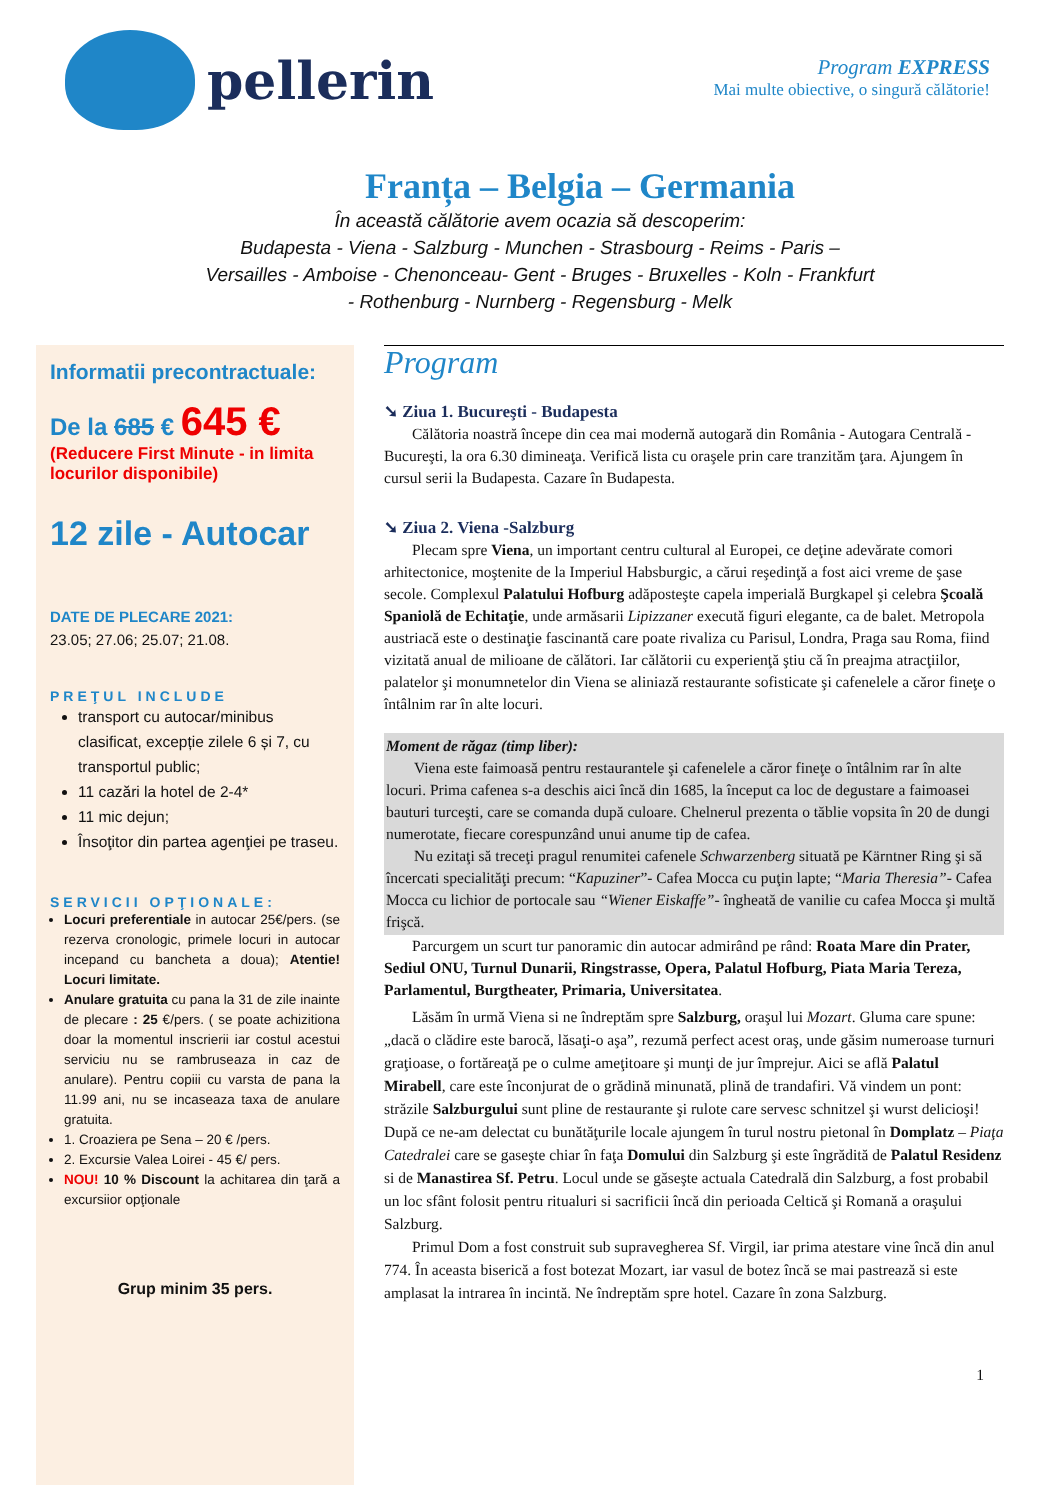pellerin
Program EXPRESS
Mai multe obiective, o singură călătorie!
Franța – Belgia – Germania
În această călătorie avem ocazia să descoperim:
Budapesta - Viena - Salzburg - Munchen - Strasbourg - Reims - Paris – Versailles - Amboise - Chenonceau- Gent - Bruges - Bruxelles - Koln - Frankfurt - Rothenburg - Nurnberg - Regensburg - Melk
Informatii precontractuale:
De la 685 € 645 €
(Reducere First Minute - in limita locurilor disponibile)
12 zile - Autocar
DATE DE PLECARE 2021:
23.05; 27.06; 25.07; 21.08.
PREŢUL INCLUDE
transport cu autocar/minibus clasificat, excepție zilele 6 și 7, cu transportul public;
11 cazări la hotel de 2-4*
11 mic dejun;
Însoţitor din partea agenţiei pe traseu.
SERVICII OPŢIONALE:
Locuri preferentiale in autocar 25€/pers. (se rezerva cronologic, primele locuri in autocar incepand cu bancheta a doua); Atentie! Locuri limitate.
Anulare gratuita cu pana la 31 de zile inainte de plecare : 25 €/pers. ( se poate achizitiona doar la momentul inscrierii iar costul acestui serviciu nu se rambruseaza in caz de anulare). Pentru copiii cu varsta de pana la 11.99 ani, nu se incaseaza taxa de anulare gratuita.
1. Croaziera pe Sena – 20 € /pers.
2. Excursie Valea Loirei - 45 €/ pers.
NOU! 10 % Discount la achitarea din ţară a excursiior opţionale
Grup minim 35 pers.
Program
➘ Ziua 1. Bucureşti - Budapesta
Călătoria noastră începe din cea mai modernă autogară din România - Autogara Centrală - Bucureşti, la ora 6.30 dimineaţa. Verifică lista cu oraşele prin care tranzităm ţara. Ajungem în cursul serii la Budapesta. Cazare în Budapesta.
➘ Ziua 2. Viena -Salzburg
Plecam spre Viena, un important centru cultural al Europei, ce deţine adevărate comori arhitectonice, moştenite de la Imperiul Habsburgic, a cărui reşedinţă a fost aici vreme de şase secole. Complexul Palatului Hofburg adăposteşte capela imperială Burgkapel şi celebra Şcoală Spaniolă de Echitaţie, unde armăsarii Lipizzaner execută figuri elegante, ca de balet. Metropola austriacă este o destinaţie fascinantă care poate rivaliza cu Parisul, Londra, Praga sau Roma, fiind vizitată anual de milioane de călători. Iar călătorii cu experienţă ştiu că în preajma atracţiilor, palatelor şi monumnetelor din Viena se aliniază restaurante sofisticate şi cafenelele a căror fineţe o întâlnim rar în alte locuri.
Moment de răgaz (timp liber):
Viena este faimoasă pentru restaurantele şi cafenelele a căror fineţe o întâlnim rar în alte locuri. Prima cafenea s-a deschis aici încă din 1685, la început ca loc de degustare a faimoasei bauturi turceşti, care se comanda după culoare. Chelnerul prezenta o tăblie vopsita în 20 de dungi numerotate, fiecare corespunzând unui anume tip de cafea.
Nu ezitaţi să treceţi pragul renumitei cafenele Schwarzenberg situată pe Kärntner Ring şi să încercati specialităţi precum: “Kapuziner”- Cafea Mocca cu puţin lapte; “Maria Theresia”- Cafea Mocca cu lichior de portocale sau “Wiener Eiskaffe”- îngheată de vanilie cu cafea Mocca şi multă frişcă.
Parcurgem un scurt tur panoramic din autocar admirând pe rând: Roata Mare din Prater, Sediul ONU, Turnul Dunarii, Ringstrasse, Opera, Palatul Hofburg, Piata Maria Tereza, Parlamentul, Burgtheater, Primaria, Universitatea.
Lăsăm în urmă Viena si ne îndreptăm spre Salzburg, oraşul lui Mozart. Gluma care spune: „dacă o clădire este barocă, lăsaţi-o aşa”, rezumă perfect acest oraş, unde găsim numeroase turnuri graţioase, o fortăreaţă pe o culme ameţitoare şi munţi de jur împrejur. Aici se află Palatul Mirabell, care este înconjurat de o grădină minunată, plină de trandafiri. Vă vindem un pont: străzile Salzburgului sunt pline de restaurante şi rulote care servesc schnitzel şi wurst delicioşi! După ce ne-am delectat cu bunătăţurile locale ajungem în turul nostru pietonal în Domplatz – Piaţa Catedralei care se gaseşte chiar în faţa Domului din Salzburg şi este îngrădită de Palatul Residenz si de Manastirea Sf. Petru. Locul unde se găseşte actuala Catedrală din Salzburg, a fost probabil un loc sfânt folosit pentru ritualuri si sacrificii încă din perioada Celtică şi Romană a oraşului Salzburg.
Primul Dom a fost construit sub supravegherea Sf. Virgil, iar prima atestare vine încă din anul 774. În aceasta biserică a fost botezat Mozart, iar vasul de botez încă se mai pastrează si este amplasat la intrarea în incintă. Ne îndreptăm spre hotel. Cazare în zona Salzburg.
1